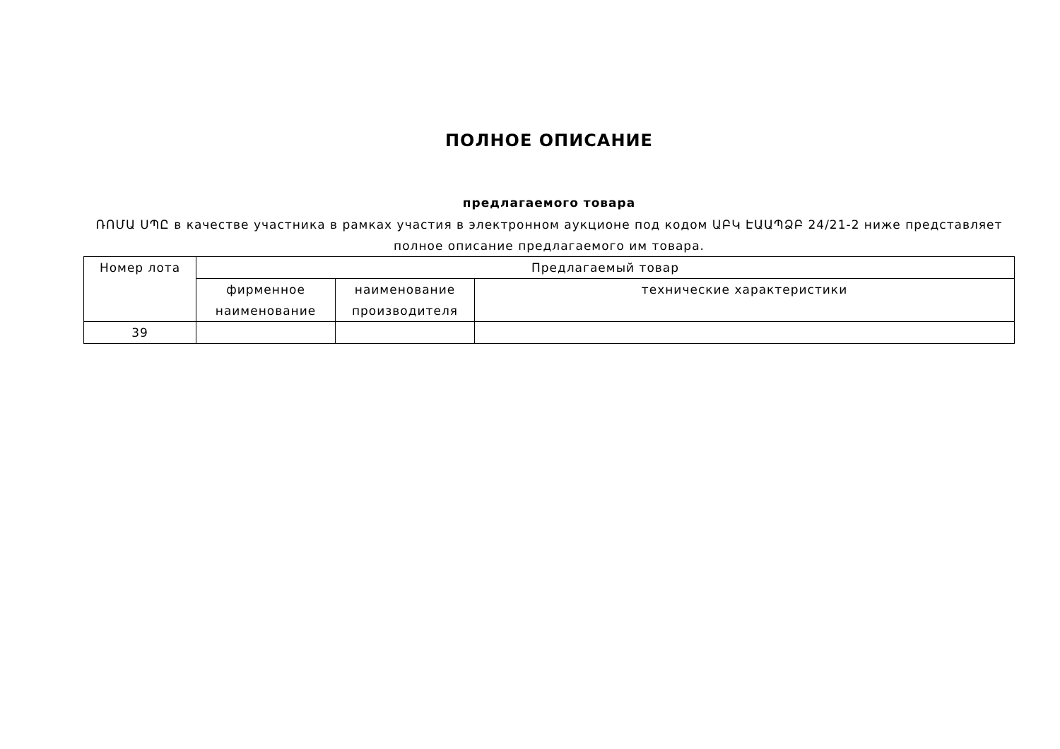ПОЛНОЕ ОПИСАНИЕ
предлагаемого товара
ՌՈՄԱ ՍՊԸ в качестве участника в рамках участия в электронном аукционе под кодом ԱԲԿ ԷԱԱՊՁԲ 24/21-2 ниже представляет полное описание предлагаемого им товара.
| Номер лота | Предлагаемый товар | | |
| --- | --- | --- | --- |
| | фирменное наименование | наименование производителя | технические характеристики |
| 39 | | | |